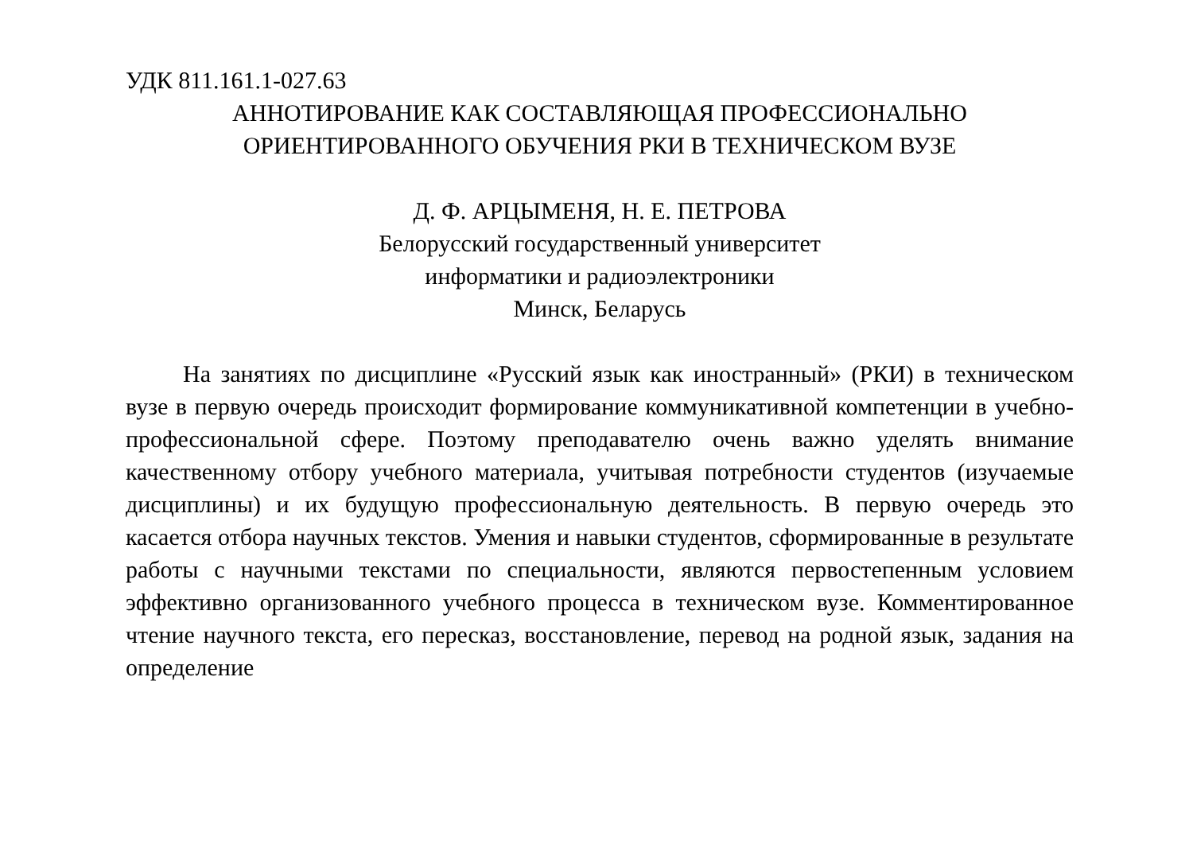УДК 811.161.1-027.63
АННОТИРОВАНИЕ КАК СОСТАВЛЯЮЩАЯ ПРОФЕССИОНАЛЬНО
ОРИЕНТИРОВАННОГО ОБУЧЕНИЯ РКИ В ТЕХНИЧЕСКОМ ВУЗЕ
Д. Ф. АРЦЫМЕНЯ, Н. Е. ПЕТРОВА
Белорусский государственный университет
информатики и радиоэлектроники
Минск, Беларусь
На занятиях по дисциплине «Русский язык как иностранный» (РКИ) в техническом вузе в первую очередь происходит формирование коммуни­кативной компетенции в учебно-профессиональной сфере. Поэтому преподавателю очень важно уделять внимание качественному отбору учебного материала, учитывая потребности студентов (изучаемые дисцип­лины) и их будущую профессиональную деятельность. В первую очередь это касается отбора научных текстов. Умения и навыки студентов, сформи­рованные в результате работы с научными текстами по специальности, являются первостепенным условием эффективно организованного учебного процесса в техническом вузе. Комментированное чтение научного текста, его пересказ, восстановление, перевод на родной язык, задания на определение